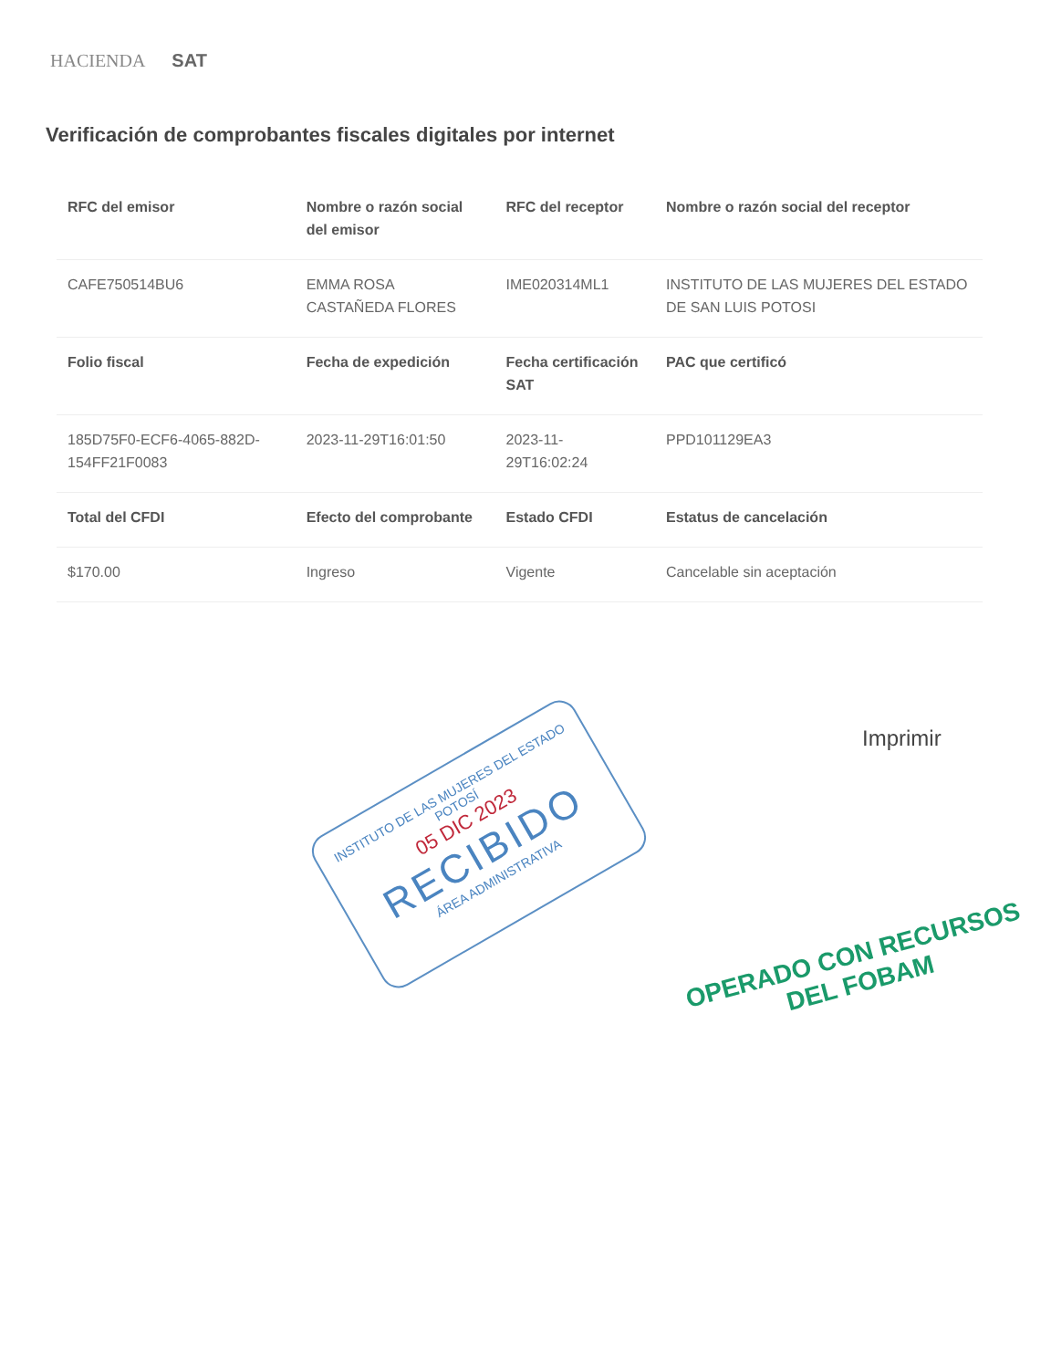HACIENDA SAT
Verificación de comprobantes fiscales digitales por internet
| RFC del emisor | Nombre o razón social del emisor | RFC del receptor | Nombre o razón social del receptor |
| --- | --- | --- | --- |
| CAFE750514BU6 | EMMA ROSA CASTAÑEDA FLORES | IME020314ML1 | INSTITUTO DE LAS MUJERES DEL ESTADO DE SAN LUIS POTOSI |
| Folio fiscal | Fecha de expedición | Fecha certificación SAT | PAC que certificó |
| 185D75F0-ECF6-4065-882D-154FF21F0083 | 2023-11-29T16:01:50 | 2023-11-29T16:02:24 | PPD101129EA3 |
| Total del CFDI | Efecto del comprobante | Estado CFDI | Estatus de cancelación |
| $170.00 | Ingreso | Vigente | Cancelable sin aceptación |
Imprimir
INSTITUTO DE LAS MUJERES DEL ESTADO
POTOSÍ
05 DIC 2023
RECIBIDO
ÁREA ADMINISTRATIVA
OPERADO CON RECURSOS
DEL FOBAM